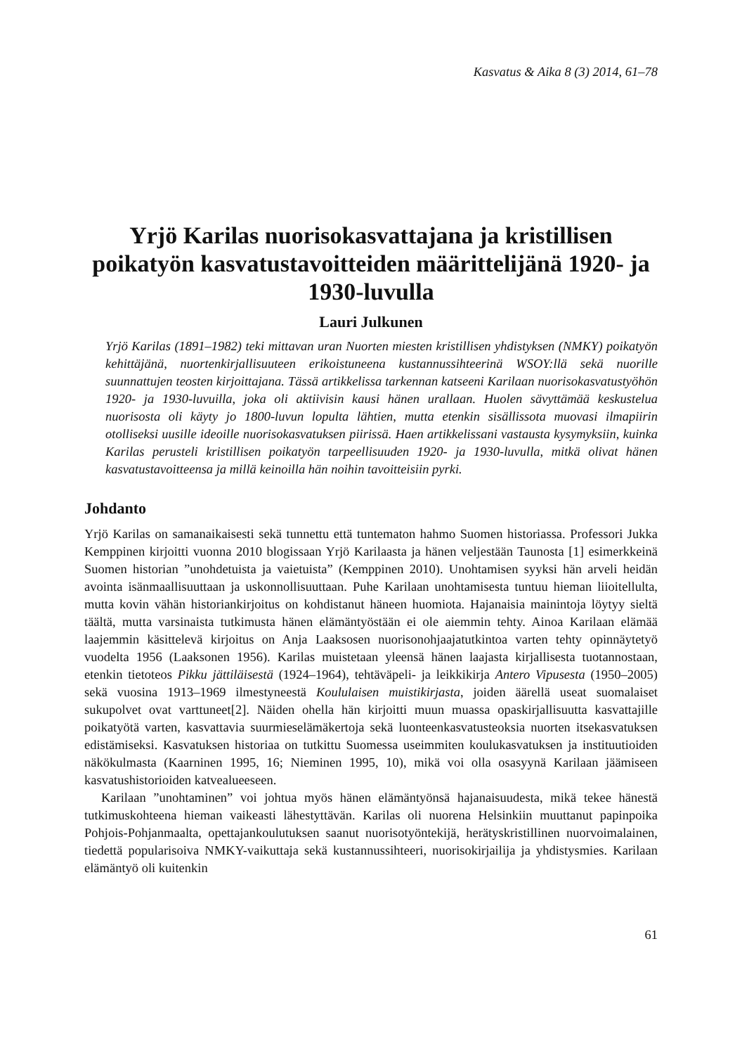Kasvatus & Aika 8 (3) 2014, 61–78
Yrjö Karilas nuorisokasvattajana ja kristillisen poikatyön kasvatustavoitteiden määrittelijänä 1920- ja 1930-luvulla
Lauri Julkunen
Yrjö Karilas (1891–1982) teki mittavan uran Nuorten miesten kristillisen yhdistyksen (NMKY) poikatyön kehittäjänä, nuortenkirjallisuuteen erikoistuneena kustannussihteerinä WSOY:llä sekä nuorille suunnattujen teosten kirjoittajana. Tässä artikkelissa tarkennan katseeni Karilaan nuorisokasvatustyöhön 1920- ja 1930-luvuilla, joka oli aktiivisin kausi hänen urallaan. Huolen sävyttämää keskustelua nuorisosta oli käyty jo 1800-luvun lopulta lähtien, mutta etenkin sisällissota muovasi ilmapiirin otolliseksi uusille ideoille nuorisokasvatuksen piirissä. Haen artikkelissani vastausta kysymyksiin, kuinka Karilas perusteli kristillisen poikatyön tarpeellisuuden 1920- ja 1930-luvulla, mitkä olivat hänen kasvatustavoitteensa ja millä keinoilla hän noihin tavoitteisiin pyrki.
Johdanto
Yrjö Karilas on samanaikaisesti sekä tunnettu että tuntematon hahmo Suomen historiassa. Professori Jukka Kemppinen kirjoitti vuonna 2010 blogissaan Yrjö Karilaasta ja hänen veljestään Taunosta [1] esimerkkeinä Suomen historian ”unohdetuista ja vaietuista” (Kemppinen 2010). Unohtamisen syyksi hän arveli heidän avointa isänmaallisuuttaan ja uskonnollisuuttaan. Puhe Karilaan unohtamisesta tuntuu hieman liioitellulta, mutta kovin vähän historiankirjoitus on kohdistanut häneen huomiota. Hajanaisia mainintoja löytyy sieltä täältä, mutta varsinaista tutkimusta hänen elämäntyöstään ei ole aiemmin tehty. Ainoa Karilaan elämää laajemmin käsittelevä kirjoitus on Anja Laaksosen nuorisonohjaajatutkintoa varten tehty opinnäytetyö vuodelta 1956 (Laaksonen 1956). Karilas muistetaan yleensä hänen laajasta kirjallisesta tuotannostaan, etenkin tietoteos Pikku jättiläisestä (1924–1964), tehtäväpeli- ja leikkikirja Antero Vipusesta (1950–2005) sekä vuosina 1913–1969 ilmestyneestä Koululaisen muistikirjasta, joiden äärellä useat suomalaiset sukupolvet ovat varttuneet[2]. Näiden ohella hän kirjoitti muun muassa opaskirjallisuutta kasvattajille poikatyötä varten, kasvattavia suurmieselämäkertoja sekä luonteenkasvatusteoksia nuorten itsekasvatuksen edistämiseksi. Kasvatuksen historiaa on tutkittu Suomessa useimmiten koulukasvatuksen ja instituutioiden näkökulmasta (Kaarninen 1995, 16; Nieminen 1995, 10), mikä voi olla osasyynä Karilaan jäämiseen kasvatushistorioiden katvealueeseen.
Karilaan ”unohtaminen” voi johtua myös hänen elämäntyönsä hajanaisuudesta, mikä tekee hänestä tutkimuskohteena hieman vaikeasti lähestyttävän. Karilas oli nuorena Helsinkiin muuttanut papinpoika Pohjois-Pohjanmaalta, opettajankoulutuksen saanut nuorisotyöntekijä, herätyskristillinen nuorvoimalainen, tiedettä popularisoiva NMKY-vaikuttaja sekä kustannussihteeri, nuorisokirjailija ja yhdistysmies. Karilaan elämäntyö oli kuitenkin
61